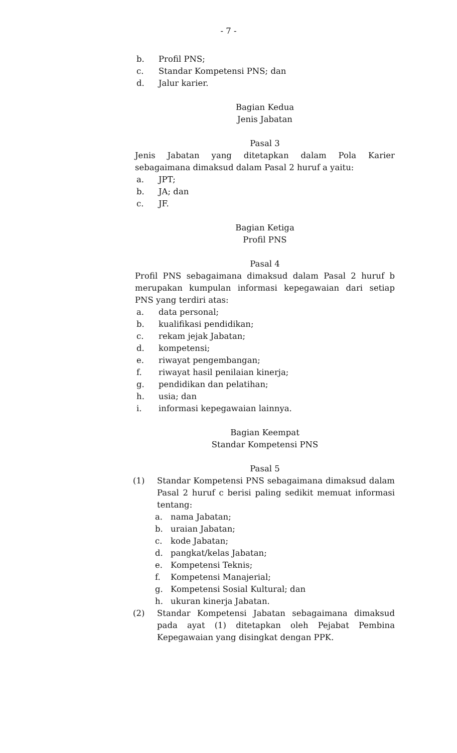- 7 -
b. Profil PNS;
c. Standar Kompetensi PNS; dan
d. Jalur karier.
Bagian Kedua
Jenis Jabatan
Pasal 3
Jenis Jabatan yang ditetapkan dalam Pola Karier sebagaimana dimaksud dalam Pasal 2 huruf a yaitu:
a. JPT;
b. JA; dan
c. JF.
Bagian Ketiga
Profil PNS
Pasal 4
Profil PNS sebagaimana dimaksud dalam Pasal 2 huruf b merupakan kumpulan informasi kepegawaian dari setiap PNS yang terdiri atas:
a. data personal;
b. kualifikasi pendidikan;
c. rekam jejak Jabatan;
d. kompetensi;
e. riwayat pengembangan;
f. riwayat hasil penilaian kinerja;
g. pendidikan dan pelatihan;
h. usia; dan
i. informasi kepegawaian lainnya.
Bagian Keempat
Standar Kompetensi PNS
Pasal 5
(1) Standar Kompetensi PNS sebagaimana dimaksud dalam Pasal 2 huruf c berisi paling sedikit memuat informasi tentang:
a. nama Jabatan;
b. uraian Jabatan;
c. kode Jabatan;
d. pangkat/kelas Jabatan;
e. Kompetensi Teknis;
f. Kompetensi Manajerial;
g. Kompetensi Sosial Kultural; dan
h. ukuran kinerja Jabatan.
(2) Standar Kompetensi Jabatan sebagaimana dimaksud pada ayat (1) ditetapkan oleh Pejabat Pembina Kepegawaian yang disingkat dengan PPK.